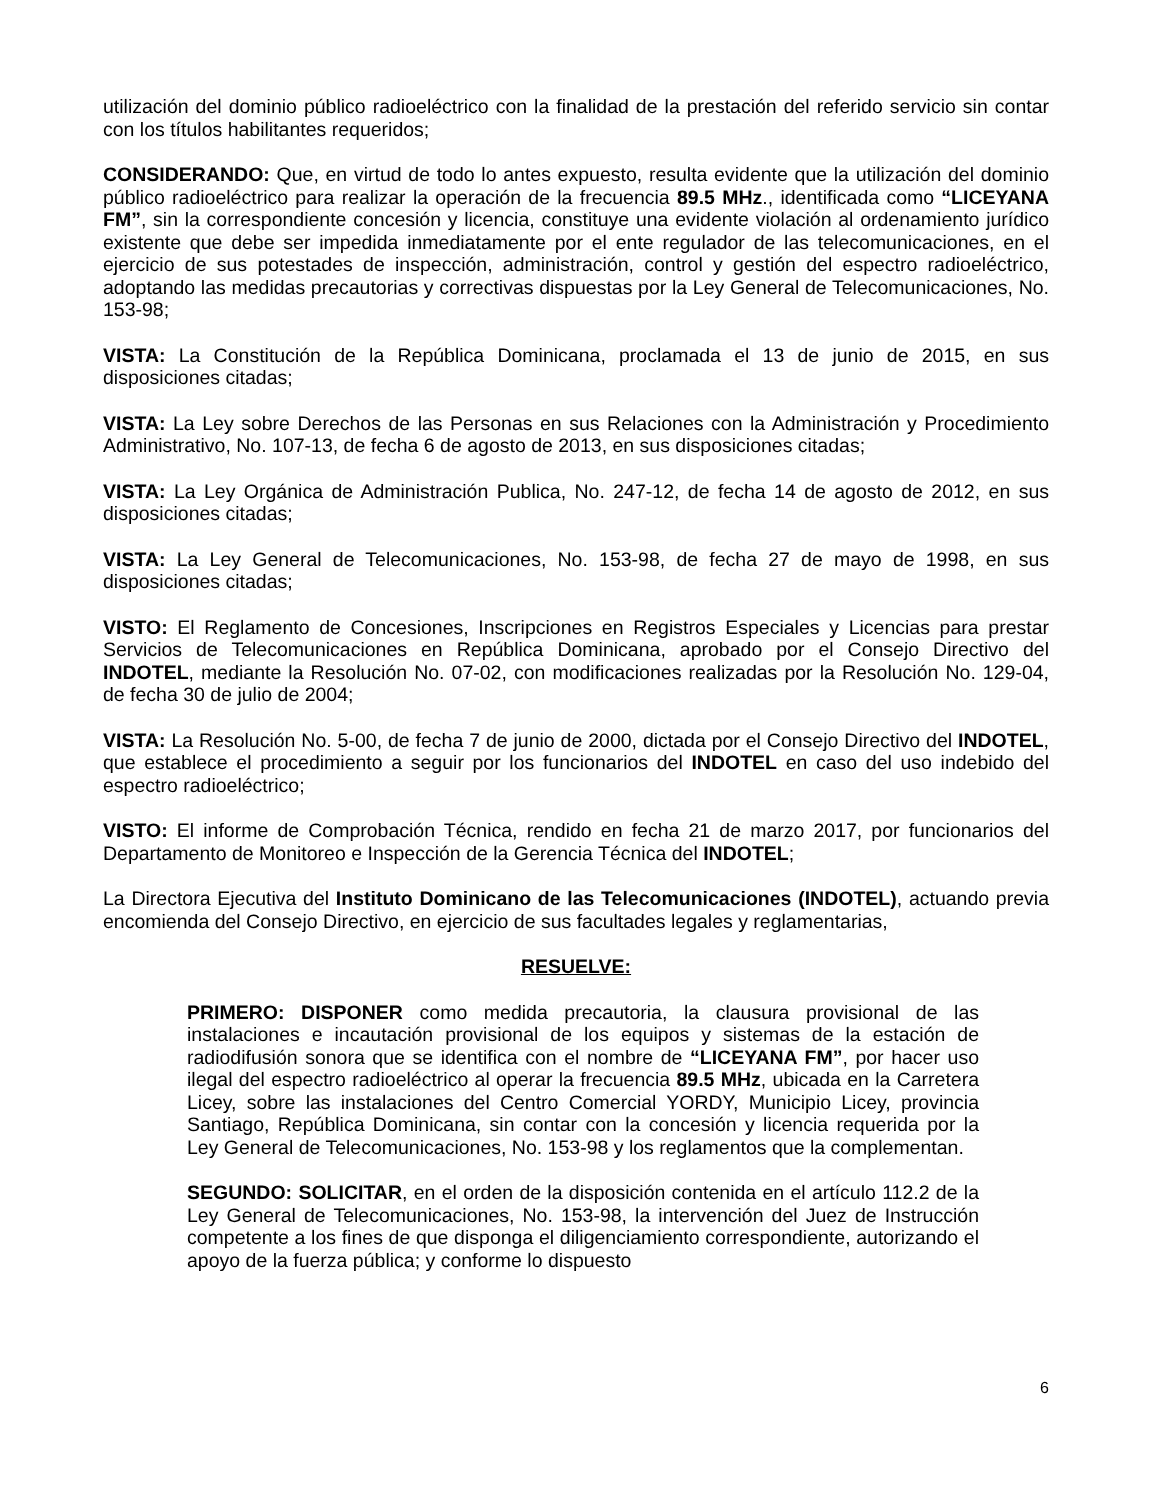utilización del dominio público radioeléctrico con la finalidad de la prestación del referido servicio sin contar con los títulos habilitantes requeridos;
CONSIDERANDO: Que, en virtud de todo lo antes expuesto, resulta evidente que la utilización del dominio público radioeléctrico para realizar la operación de la frecuencia 89.5 MHz., identificada como “LICEYANA FM”, sin la correspondiente concesión y licencia, constituye una evidente violación al ordenamiento jurídico existente que debe ser impedida inmediatamente por el ente regulador de las telecomunicaciones, en el ejercicio de sus potestades de inspección, administración, control y gestión del espectro radioeléctrico, adoptando las medidas precautorias y correctivas dispuestas por la Ley General de Telecomunicaciones, No. 153-98;
VISTA: La Constitución de la República Dominicana, proclamada el 13 de junio de 2015, en sus disposiciones citadas;
VISTA: La Ley sobre Derechos de las Personas en sus Relaciones con la Administración y Procedimiento Administrativo, No. 107-13, de fecha 6 de agosto de 2013, en sus disposiciones citadas;
VISTA: La Ley Orgánica de Administración Publica, No. 247-12, de fecha 14 de agosto de 2012, en sus disposiciones citadas;
VISTA: La Ley General de Telecomunicaciones, No. 153-98, de fecha 27 de mayo de 1998, en sus disposiciones citadas;
VISTO: El Reglamento de Concesiones, Inscripciones en Registros Especiales y Licencias para prestar Servicios de Telecomunicaciones en República Dominicana, aprobado por el Consejo Directivo del INDOTEL, mediante la Resolución No. 07-02, con modificaciones realizadas por la Resolución No. 129-04, de fecha 30 de julio de 2004;
VISTA: La Resolución No. 5-00, de fecha 7 de junio de 2000, dictada por el Consejo Directivo del INDOTEL, que establece el procedimiento a seguir por los funcionarios del INDOTEL en caso del uso indebido del espectro radioeléctrico;
VISTO: El informe de Comprobación Técnica, rendido en fecha 21 de marzo 2017, por funcionarios del Departamento de Monitoreo e Inspección de la Gerencia Técnica del INDOTEL;
La Directora Ejecutiva del Instituto Dominicano de las Telecomunicaciones (INDOTEL), actuando previa encomienda del Consejo Directivo, en ejercicio de sus facultades legales y reglamentarias,
RESUELVE:
PRIMERO: DISPONER como medida precautoria, la clausura provisional de las instalaciones e incautación provisional de los equipos y sistemas de la estación de radiodifusión sonora que se identifica con el nombre de “LICEYANA FM”, por hacer uso ilegal del espectro radioeléctrico al operar la frecuencia 89.5 MHz, ubicada en la Carretera Licey, sobre las instalaciones del Centro Comercial YORDY, Municipio Licey, provincia Santiago, República Dominicana, sin contar con la concesión y licencia requerida por la Ley General de Telecomunicaciones, No. 153-98 y los reglamentos que la complementan.
SEGUNDO: SOLICITAR, en el orden de la disposición contenida en el artículo 112.2 de la Ley General de Telecomunicaciones, No. 153-98, la intervención del Juez de Instrucción competente a los fines de que disponga el diligenciamiento correspondiente, autorizando el apoyo de la fuerza pública; y conforme lo dispuesto
6